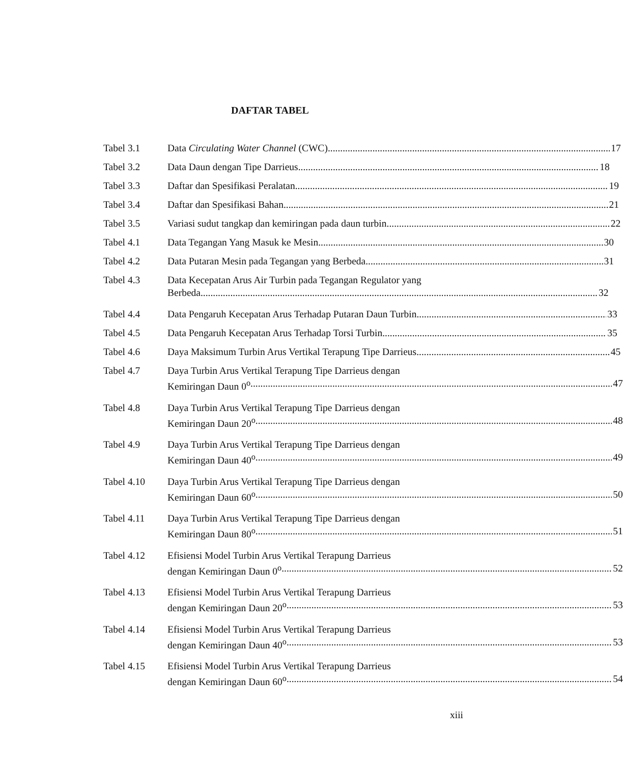DAFTAR TABEL
Tabel 3.1 Data Circulating Water Channel (CWC) 17
Tabel 3.2 Data Daun dengan Tipe Darrieus 18
Tabel 3.3 Daftar dan Spesifikasi Peralatan 19
Tabel 3.4 Daftar dan Spesifikasi Bahan 21
Tabel 3.5 Variasi sudut tangkap dan kemiringan pada daun turbin 22
Tabel 4.1 Data Tegangan Yang Masuk ke Mesin 30
Tabel 4.2 Data Putaran Mesin pada Tegangan yang Berbeda 31
Tabel 4.3 Data Kecepatan Arus Air Turbin pada Tegangan Regulator yang
Berbeda 32
Tabel 4.4 Data Pengaruh Kecepatan Arus Terhadap Putaran Daun Turbin 33
Tabel 4.5 Data Pengaruh Kecepatan Arus Terhadap Torsi Turbin 35
Tabel 4.6 Daya Maksimum Turbin Arus Vertikal Terapung Tipe Darrieus 45
Tabel 4.7 Daya Turbin Arus Vertikal Terapung Tipe Darrieus dengan
Kemiringan Daun 0<sup>o</sup> 47
Tabel 4.8 Daya Turbin Arus Vertikal Terapung Tipe Darrieus dengan
Kemiringan Daun 20<sup>o</sup> 48
Tabel 4.9 Daya Turbin Arus Vertikal Terapung Tipe Darrieus dengan
Kemiringan Daun 40<sup>o</sup> 49
Tabel 4.10 Daya Turbin Arus Vertikal Terapung Tipe Darrieus dengan
Kemiringan Daun 60<sup>o</sup> 50
Tabel 4.11 Daya Turbin Arus Vertikal Terapung Tipe Darrieus dengan
Kemiringan Daun 80<sup>o</sup> 51
Tabel 4.12 Efisiensi Model Turbin Arus Vertikal Terapung Darrieus
dengan Kemiringan Daun 0<sup>o</sup> 52
Tabel 4.13 Efisiensi Model Turbin Arus Vertikal Terapung Darrieus
dengan Kemiringan Daun 20<sup>o</sup> 53
Tabel 4.14 Efisiensi Model Turbin Arus Vertikal Terapung Darrieus
dengan Kemiringan Daun 40<sup>o</sup> 53
Tabel 4.15 Efisiensi Model Turbin Arus Vertikal Terapung Darrieus
dengan Kemiringan Daun 60<sup>o</sup> 54
xiii